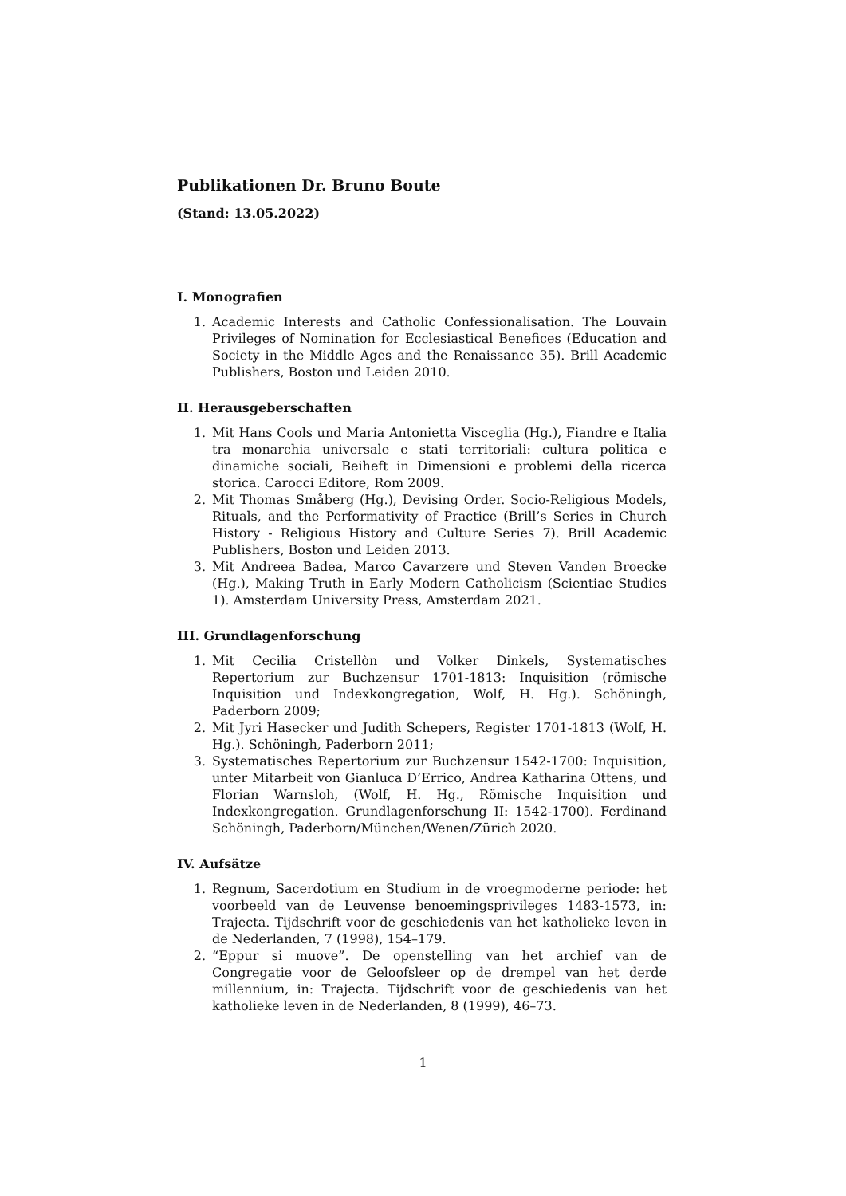Publikationen Dr. Bruno Boute
(Stand: 13.05.2022)
I. Monografien
1. Academic Interests and Catholic Confessionalisation. The Louvain Privileges of Nomination for Ecclesiastical Benefices (Education and Society in the Middle Ages and the Renaissance 35). Brill Academic Publishers, Boston und Leiden 2010.
II. Herausgeberschaften
1. Mit Hans Cools und Maria Antonietta Visceglia (Hg.), Fiandre e Italia tra monarchia universale e stati territoriali: cultura politica e dinamiche sociali, Beiheft in Dimensioni e problemi della ricerca storica. Carocci Editore, Rom 2009.
2. Mit Thomas Småberg (Hg.), Devising Order. Socio-Religious Models, Rituals, and the Performativity of Practice (Brill’s Series in Church History - Religious History and Culture Series 7). Brill Academic Publishers, Boston und Leiden 2013.
3. Mit Andreea Badea, Marco Cavarzere und Steven Vanden Broecke (Hg.), Making Truth in Early Modern Catholicism (Scientiae Studies 1). Amsterdam University Press, Amsterdam 2021.
III. Grundlagenforschung
1. Mit Cecilia Cristellòn und Volker Dinkels, Systematisches Repertorium zur Buchzensur 1701-1813: Inquisition (römische Inquisition und Indexkongregation, Wolf, H. Hg.). Schöningh, Paderborn 2009;
2. Mit Jyri Hasecker und Judith Schepers, Register 1701-1813 (Wolf, H. Hg.). Schöningh, Paderborn 2011;
3. Systematisches Repertorium zur Buchzensur 1542-1700: Inquisition, unter Mitarbeit von Gianluca D’Errico, Andrea Katharina Ottens, und Florian Warnsloh, (Wolf, H. Hg., Römische Inquisition und Indexkongregation. Grundlagenforschung II: 1542-1700). Ferdinand Schöningh, Paderborn/München/Wenen/Zürich 2020.
IV. Aufsätze
1. Regnum, Sacerdotium en Studium in de vroegmoderne periode: het voorbeeld van de Leuvense benoemingsprivileges 1483-1573, in: Trajecta. Tijdschrift voor de geschiedenis van het katholieke leven in de Nederlanden, 7 (1998), 154–179.
2. “Eppur si muove”. De openstelling van het archief van de Congregatie voor de Geloofsleer op de drempel van het derde millennium, in: Trajecta. Tijdschrift voor de geschiedenis van het katholieke leven in de Nederlanden, 8 (1999), 46–73.
1